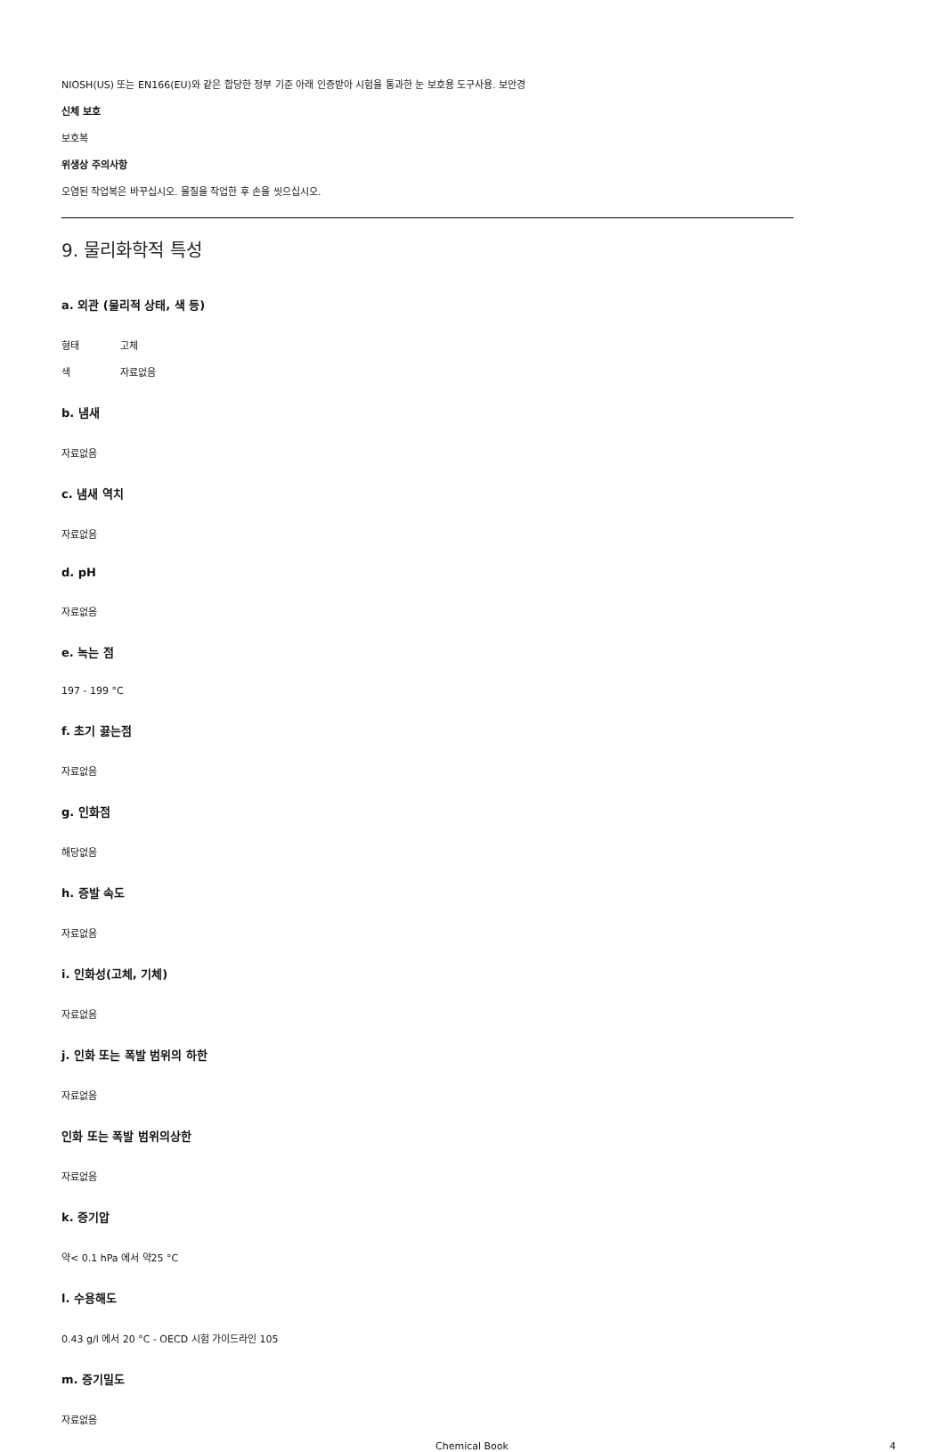NIOSH(US) 또는 EN166(EU)와 같은 합당한 정부 기준 아래 인증받아 시험을 통과한 눈 보호용 도구사용. 보안경
신체 보호
보호복
위생상 주의사항
오염된 작업복은 바꾸십시오. 물질을 작업한 후 손을 씻으십시오.
9. 물리화학적 특성
a. 외관 (물리적 상태, 색 등)
형태 고체
색 자료없음
b. 냄새
자료없음
c. 냄새 역치
자료없음
d. pH
자료없음
e. 녹는 점
197 - 199 °C
f. 초기 끓는점
자료없음
g. 인화점
해당없음
h. 증발 속도
자료없음
i. 인화성(고체, 기체)
자료없음
j. 인화 또는 폭발 범위의 하한
자료없음
인화 또는 폭발 범위의상한
자료없음
k. 증기압
약< 0.1 hPa 에서 약25 °C
l. 수용해도
0.43 g/l 에서 20 °C - OECD 시험 가이드라인 105
m. 증기밀도
자료없음
Chemical Book 4